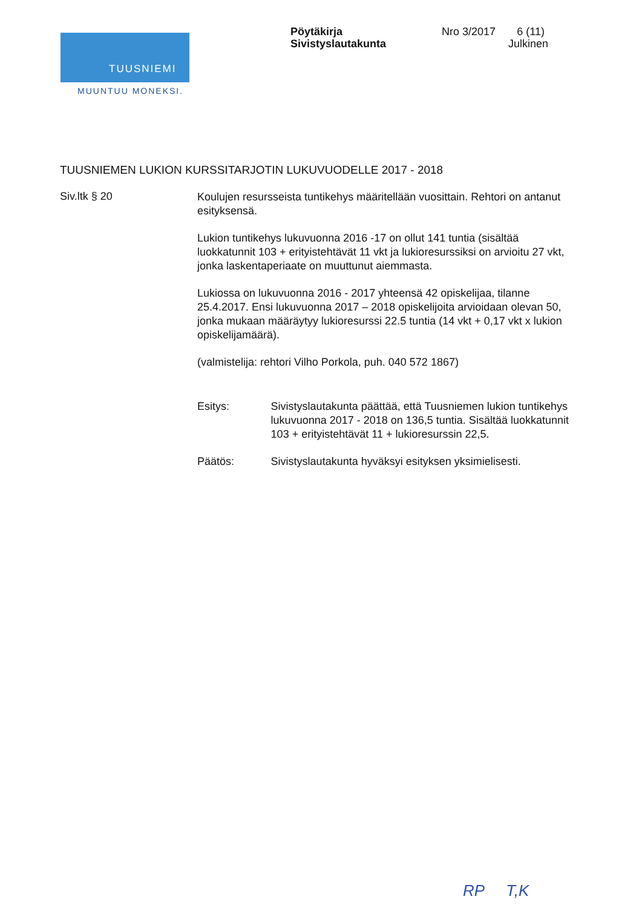TUUSNIEMI
MUUNTUU MONEKSI.
Pöytäkirja
Sivistyslautakunta
Nro 3/2017 6 (11)
Julkinen
TUUSNIEMEN LUKION KURSSITARJOTIN LUKUVUODELLE 2017 - 2018
Siv.ltk § 20
Koulujen resursseista tuntikehys määritellään vuosittain. Rehtori on antanut esityksensä.
Lukion tuntikehys lukuvuonna 2016 -17 on ollut 141 tuntia (sisältää luokkatunnit 103 + erityistehtävät 11 vkt ja lukioresurssiksi on arvioitu 27 vkt, jonka laskentaperiaate on muuttunut aiemmasta.
Lukiossa on lukuvuonna 2016 - 2017 yhteensä 42 opiskelijaa, tilanne 25.4.2017. Ensi lukuvuonna 2017 – 2018 opiskelijoita arvioidaan olevan 50, jonka mukaan määräytyy lukioresurssi 22.5 tuntia (14 vkt + 0,17 vkt x lukion opiskelijamäärä).
(valmistelija: rehtori Vilho Porkola, puh. 040 572 1867)
Esitys: Sivistyslautakunta päättää, että Tuusniemen lukion tuntikehys lukuvuonna 2017 - 2018 on 136,5 tuntia. Sisältää luokkatunnit 103 + erityistehtävät 11 + lukioresurssin 22,5.
Päätös: Sivistyslautakunta hyväksyi esityksen yksimielisesti.
RP T,K